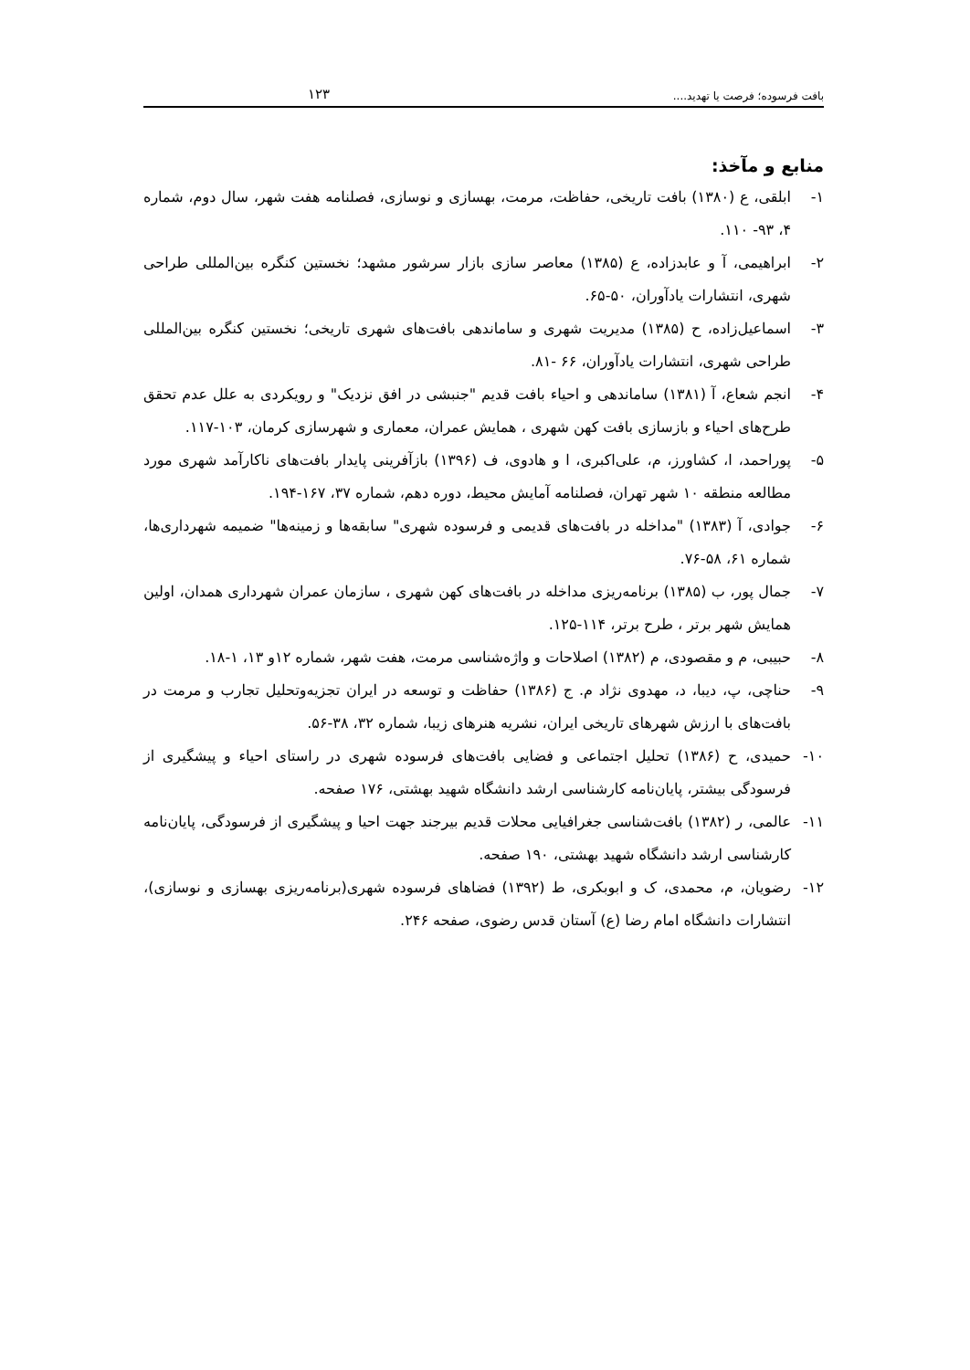بافت فرسوده؛ فرصت یا تهدید.... ۱۲۳
منابع و مآخذ:
۱- ابلقی، ع (۱۳۸۰) بافت تاریخی، حفاظت، مرمت، بهسازی و نوسازی، فصلنامه هفت شهر، سال دوم، شماره ۴، ۹۳- ۱۱۰.
۲- ابراهیمی، آ و عابدزاده، ع (۱۳۸۵) معاصر سازی بازار سرشور مشهد؛ نخستین کنگره بین‌المللی طراحی شهری، انتشارات یادآوران، ۵۰-۶۵.
۳- اسماعیل‌زاده، ح (۱۳۸۵) مدیریت شهری و ساماندهی بافت‌های شهری تاریخی؛ نخستین کنگره بین‌المللی طراحی شهری، انتشارات یادآوران، ۶۶ -۸۱.
۴- انجم شعاع، آ (۱۳۸۱) ساماندهی و احیاء بافت قدیم "جنبشی در افق نزدیک" و رویکردی به علل عدم تحقق طرح‌های احیاء و بازسازی بافت کهن شهری ، همایش عمران، معماری و شهرسازی کرمان، ۱۰۳-۱۱۷.
۵- پوراحمد، ا، کشاورز، م، علی‌اکبری، ا و هادوی، ف (۱۳۹۶) بازآفرینی پایدار بافت‌های ناکارآمد شهری مورد مطالعه منطقه ۱۰ شهر تهران، فصلنامه آمایش محیط، دوره دهم، شماره ۳۷، ۱۶۷-۱۹۴.
۶- جوادی، آ (۱۳۸۳) "مداخله در بافت‌های قدیمی و فرسوده شهری" سابقه‌ها و زمینه‌ها" ضمیمه شهرداری‌ها، شماره ۶۱، ۵۸-۷۶.
۷- جمال پور، ب (۱۳۸۵) برنامه‌ریزی مداخله در بافت‌های کهن شهری ، سازمان عمران شهرداری همدان، اولین همایش شهر برتر ، طرح برتر، ۱۱۴-۱۲۵.
۸- حبیبی، م و مقصودی، م (۱۳۸۲) اصلاحات و واژه‌شناسی مرمت، هفت شهر، شماره ۱۲و ۱۳، ۱-۱۸.
۹- حناچی، پ، دیبا، د، مهدوی نژاد م. ج (۱۳۸۶) حفاظت و توسعه در ایران تجزیه‌وتحلیل تجارب و مرمت در بافت‌های با ارزش شهرهای تاریخی ایران، نشریه هنرهای زیبا، شماره ۳۲، ۳۸-۵۶.
۱۰- حمیدی، ح (۱۳۸۶) تحلیل اجتماعی و فضایی بافت‌های فرسوده شهری در راستای احیاء و پیشگیری از فرسودگی بیشتر، پایان‌نامه کارشناسی ارشد دانشگاه شهید بهشتی، ۱۷۶ صفحه.
۱۱- عالمی، ر (۱۳۸۲) بافت‌شناسی جغرافیایی محلات قدیم بیرجند جهت احیا و پیشگیری از فرسودگی، پایان‌نامه کارشناسی ارشد دانشگاه شهید بهشتی، ۱۹۰ صفحه.
۱۲- رضویان، م، محمدی، ک و ابوبکری، ط (۱۳۹۲) فضاهای فرسوده شهری(برنامه‌ریزی بهسازی و نوسازی)، انتشارات دانشگاه امام رضا (ع) آستان قدس رضوی، صفحه ۲۴۶.